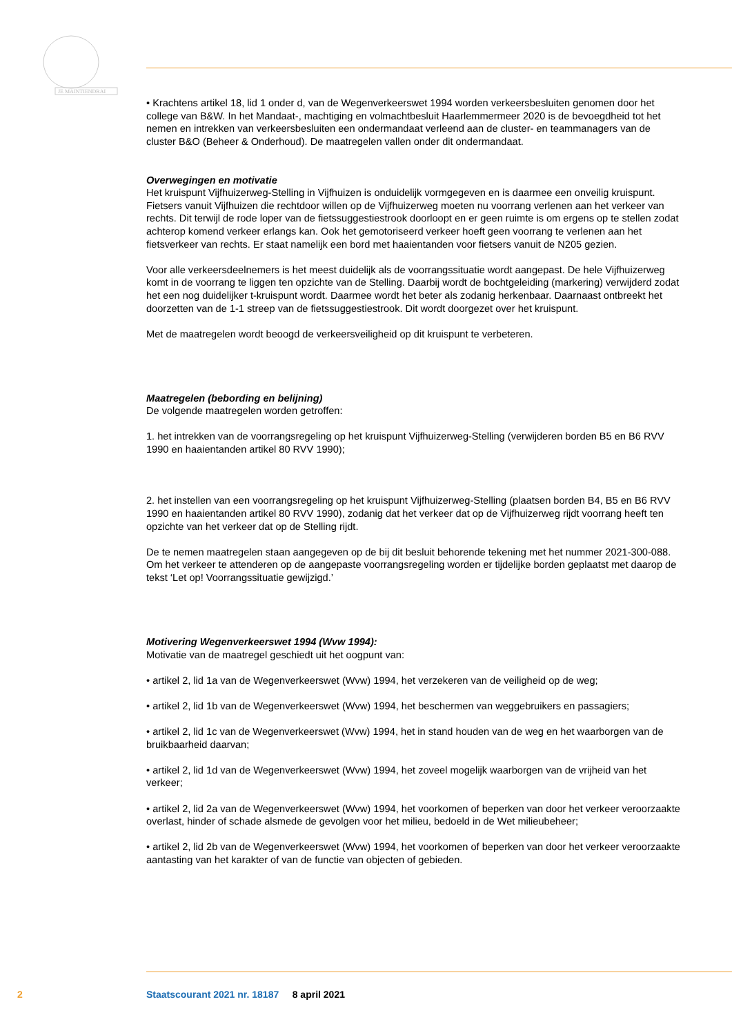JE MAINTIENDRAI
• Krachtens artikel 18, lid 1 onder d, van de Wegenverkeerswet 1994 worden verkeersbesluiten genomen door het college van B&W. In het Mandaat-, machtiging en volmachtbesluit Haarlemmermeer 2020 is de bevoegdheid tot het nemen en intrekken van verkeersbesluiten een ondermandaat verleend aan de cluster- en teammanagers van de cluster B&O (Beheer & Onderhoud). De maatregelen vallen onder dit ondermandaat.
Overwegingen en motivatie
Het kruispunt Vijfhuizerweg-Stelling in Vijfhuizen is onduidelijk vormgegeven en is daarmee een onveilig kruispunt. Fietsers vanuit Vijfhuizen die rechtdoor willen op de Vijfhuizerweg moeten nu voorrang verlenen aan het verkeer van rechts. Dit terwijl de rode loper van de fietssuggestiestrook doorloopt en er geen ruimte is om ergens op te stellen zodat achterop komend verkeer erlangs kan. Ook het gemotoriseerd verkeer hoeft geen voorrang te verlenen aan het fietsverkeer van rechts. Er staat namelijk een bord met haaientanden voor fietsers vanuit de N205 gezien.
Voor alle verkeersdeelnemers is het meest duidelijk als de voorrangssituatie wordt aangepast. De hele Vijfhuizerweg komt in de voorrang te liggen ten opzichte van de Stelling. Daarbij wordt de bochtgeleiding (markering) verwijderd zodat het een nog duidelijker t-kruispunt wordt. Daarmee wordt het beter als zodanig herkenbaar. Daarnaast ontbreekt het doorzetten van de 1-1 streep van de fietssuggestiestrook. Dit wordt doorgezet over het kruispunt.
Met de maatregelen wordt beoogd de verkeersveiligheid op dit kruispunt te verbeteren.
Maatregelen (bebording en belijning)
De volgende maatregelen worden getroffen:
1. het intrekken van de voorrangsregeling op het kruispunt Vijfhuizerweg-Stelling (verwijderen borden B5 en B6 RVV 1990 en haaientanden artikel 80 RVV 1990);
2. het instellen van een voorrangsregeling op het kruispunt Vijfhuizerweg-Stelling (plaatsen borden B4, B5 en B6 RVV 1990 en haaientanden artikel 80 RVV 1990), zodanig dat het verkeer dat op de Vijfhuizerweg rijdt voorrang heeft ten opzichte van het verkeer dat op de Stelling rijdt.
De te nemen maatregelen staan aangegeven op de bij dit besluit behorende tekening met het nummer 2021-300-088. Om het verkeer te attenderen op de aangepaste voorrangsregeling worden er tijdelijke borden geplaatst met daarop de tekst ‘Let op! Voorrangssituatie gewijzigd.’
Motivering Wegenverkeerswet 1994 (Wvw 1994):
Motivatie van de maatregel geschiedt uit het oogpunt van:
• artikel 2, lid 1a van de Wegenverkeerswet (Wvw) 1994, het verzekeren van de veiligheid op de weg;
• artikel 2, lid 1b van de Wegenverkeerswet (Wvw) 1994, het beschermen van weggebruikers en passagiers;
• artikel 2, lid 1c van de Wegenverkeerswet (Wvw) 1994, het in stand houden van de weg en het waarborgen van de bruikbaarheid daarvan;
• artikel 2, lid 1d van de Wegenverkeerswet (Wvw) 1994, het zoveel mogelijk waarborgen van de vrijheid van het verkeer;
• artikel 2, lid 2a van de Wegenverkeerswet (Wvw) 1994, het voorkomen of beperken van door het verkeer veroorzaakte overlast, hinder of schade alsmede de gevolgen voor het milieu, bedoeld in de Wet milieubeheer;
• artikel 2, lid 2b van de Wegenverkeerswet (Wvw) 1994, het voorkomen of beperken van door het verkeer veroorzaakte aantasting van het karakter of van de functie van objecten of gebieden.
2 Staatscourant 2021 nr. 18187 8 april 2021